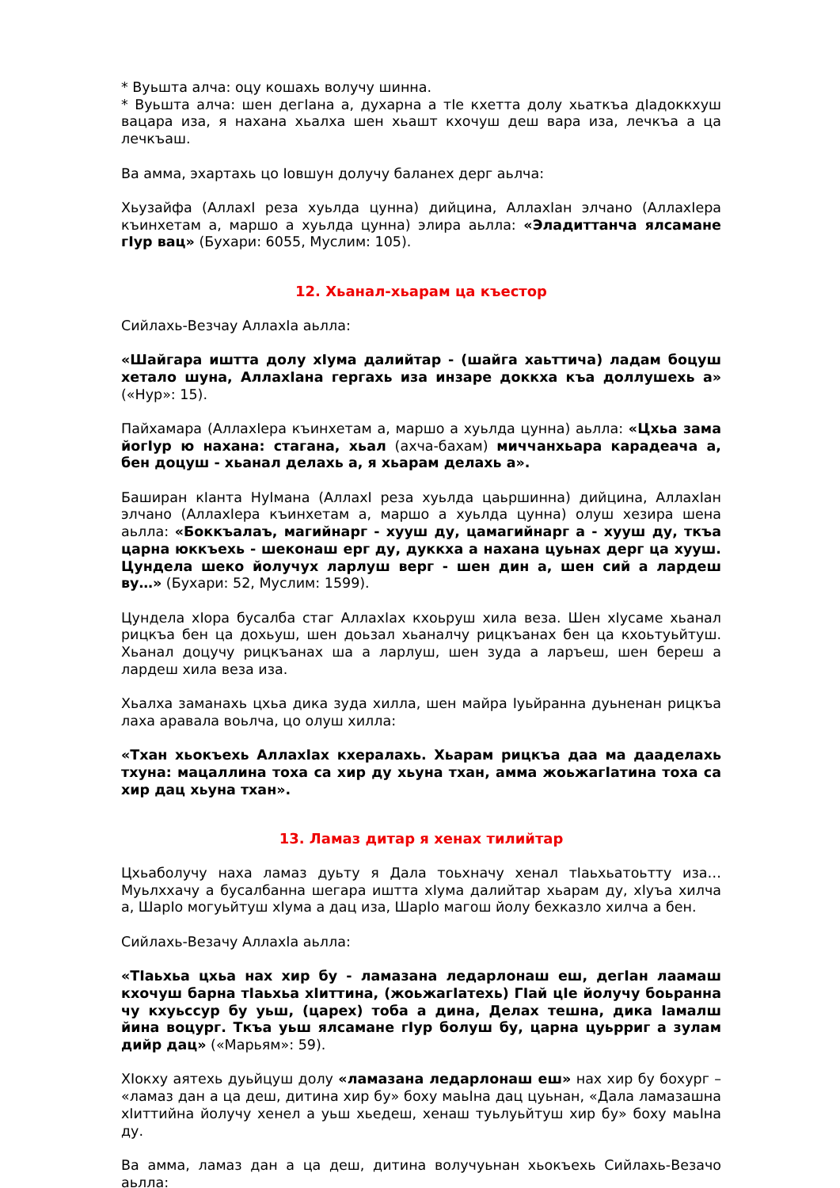* Вуьшта алча: оцу кошахь волучу шинна.
* Вуьшта алча: шен дегIана а, духарна а тIе кхетта долу хьаткъа дIадоккхуш вацара иза, я нахана хьалха шен хьашт кхочуш деш вара иза, лечкъа а ца лечкъаш.
Ва амма, эхартахь цо Iовшун долучу баланех дерг аьлча:
Хьузайфа (АллахI реза хуьлда цунна) дийцина, АллахIан элчано (АллахIера къинхетам а, маршо а хуьлда цунна) элира аьлла: «Эладиттанча ялсамане гIур вац» (Бухари: 6055, Муслим: 105).
12. Хьанал-хьарам ца къестор
Сийлахь-Везчау АллахIа аьлла:
«Шайгара иштта долу хIума далийтар - (шайга хаьттича) ладам боцуш хетало шуна, АллахIана гергахь иза инзаре доккха къа доллушехь а» («Нур»: 15).
Пайхамара (АллахIера къинхетам а, маршо а хуьлда цунна) аьлла: «Цхьа зама йогIур ю нахана: стагана, хьал (ахча-бахам) миччанхьара карадеача а, бен доцуш - хьанал делахь а, я хьарам делахь а».
Баширан кIанта НуIмана (АллахI реза хуьлда цаьршинна) дийцина, АллахIан элчано (АллахIера къинхетам а, маршо а хуьлда цунна) олуш хезира шена аьлла: «Боккъалаъ, магийнарг - хууш ду, цамагийнарг а - хууш ду, ткъа царна юккъехь - шеконаш ерг ду, дуккха а нахана цуьнах дерг ца хууш. Цундела шеко йолучух ларлуш верг - шен дин а, шен сий а лардеш ву…» (Бухари: 52, Муслим: 1599).
Цундела хIора бусалба стаг АллахIах кхоьруш хила веза. Шен хIусаме хьанал рицкъа бен ца дохьуш, шен доьзал хьаналчу рицкъанах бен ца кхоьтуьйтуш. Хьанал доцучу рицкъанах ша а ларлуш, шен зуда а ларъеш, шен береш а лардеш хила веза иза.
Хьалха заманахь цхьа дика зуда хилла, шен майра Iуьйранна дуьненан рицкъа лаха аравала воьлча, цо олуш хилла:
«Тхан хьокъехь АллахIах кхералахь. Хьарам рицкъа даа ма дааделахь тхуна: мацаллина тоха са хир ду хьуна тхан, амма жоьжагIатина тоха са хир дац хьуна тхан».
13. Ламаз дитар я хенах тилийтар
Цхьаболучу наха ламаз дуьту я Дала тоьхначу хенал тIаьхьатоьтту иза… Муьлххачу а бусалбанна шегара иштта хIума далийтар хьарам ду, хIуъа хилча а, ШарIо могуьйтуш хIума а дац иза, ШарIо магош йолу бехказло хилча а бен.
Сийлахь-Везачу АллахIа аьлла:
«ТIаьхьа цхьа нах хир бу - ламазана ледарлонаш еш, дегIан лаамаш кхочуш барна тIаьхьа хIиттина, (жоьжагIатехь) ГIай цIе йолучу боьранна чу кхуьссур бу уьш, (царех) тоба а дина, Делах тешна, дика Iамалш йина воцург. Ткъа уьш ялсамане гIур болуш бу, царна цуьрриг а зулам дийр дац» («Марьям»: 59).
ХIокху аятехь дуьйцуш долу «ламазана ледарлонаш еш» нах хир бу бохург – «ламаз дан а ца деш, дитина хир бу» боху маьIна дац цуьнан, «Дала ламазашна хIиттийна йолучу хенел а уьш хьедеш, хенаш туьлуьйтуш хир бу» боху маьIна ду.
Ва амма, ламаз дан а ца деш, дитина волучуьнан хьокъехь Сийлахь-Везачо аьлла: